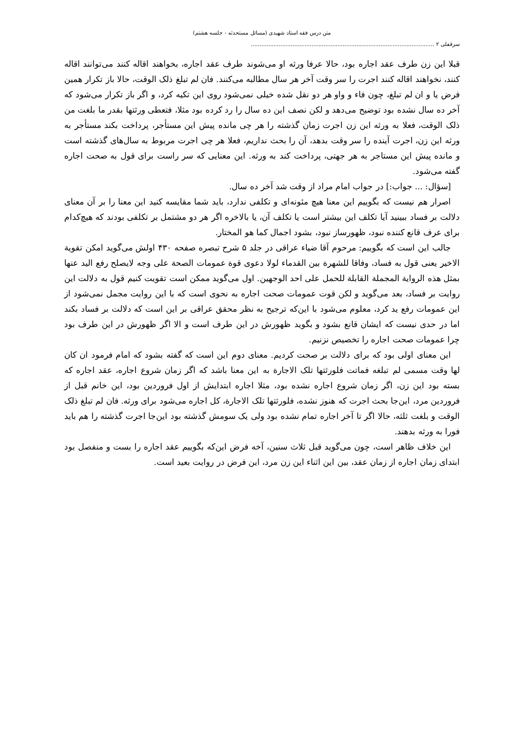متن درس فقه استاد شهیدی (مسائل مستحدثه - جلسه هشتم)
سرقفلی ۲ ..........................................................................................................
قبلا این زن طرف عقد اجاره بود، حالا عرفا ورثه او می‌شوند طرف عقد اجاره، بخواهند اقاله کنند می‌توانند اقاله کنند، نخواهند اقاله کنند اجرت را سر وقت آخر هر سال مطالبه می‌کنند. فان لم تبلغ ذلک الوقت، حالا باز تکرار همین فرض یا و ان لم تبلغ، چون فاء و واو هر دو نقل شده خیلی نمی‌شود روی این تکیه کرد، و اگر باز تکرار می‌شود که آخر ده سال نشده بود توضیح می‌دهد و لکن نصف این ده سال را رد کرده بود مثلا، فتعطی ورثتها بقدر ما بلغت من ذلک الوقت، فعلا به ورثه این زن اجرت زمان گذشته را هر چی مانده پیش این مستأجر، پرداخت بکند مستأجر به ورثه این زن، اجرت آینده را سر وقت بدهد، آن را بحث نداریم، فعلا هر چی اجرت مربوط به سال‌های گذشته است و مانده پیش این مستاجر به هر جهتی، پرداخت کند به ورثه. این معنایی که سر راست برای قول به صحت اجاره گفته می‌شود.
[سؤال: ... جواب:] در جواب امام مراد از وقت شد آخر ده سال.
اصرار هم نیست که بگوییم این معنا هیچ مئونه‌ای و تکلفی ندارد، باید شما مقایسه کنید این معنا را بر آن معنای دلالت بر فساد ببینید آیا تکلف این بیشتر است یا تکلف آن، یا بالاخره اگر هر دو مشتمل بر تکلفی بودند که هیچ‌کدام برای عرف قانع کننده نبود، ظهورساز نبود، بشود اجمال کما هو المختار.
جالب این است که بگوییم: مرحوم آقا ضیاء عراقی در جلد ۵ شرح تبصره صفحه ۴۳۰ اولش می‌گوید امکن تقویة الاخیر یعنی قول به فساد، وفاقا للشهرة بین القدماء لولا دعوی قوة عمومات الصحة علی وجه لایصلح رفع الید عنها بمثل هذه الروایة المجملة القابلة للحمل علی احد الوجهین. اول می‌گوید ممکن است تقویت کنیم قول به دلالت این روایت بر فساد، بعد می‌گوید و لکن قوت عمومات صحت اجاره به نحوی است که با این روایت مجمل نمی‌شود از این عمومات رفع ید کرد، معلوم می‌شود با این‌که ترجیح به نظر محقق عراقی بر این است که دلالت بر فساد بکند اما در حدی نیست که ایشان قانع بشود و بگوید ظهورش در این طرف است و الا اگر ظهورش در این طرف بود چرا عمومات صحت اجاره را تخصیص نزنیم.
این معنای اولی بود که برای دلالت بر صحت کردیم. معنای دوم این است که گفته بشود که امام فرمود ان کان لها وقت مسمی لم تبلغه فماتت فلورثتها تلک الاجارة به این معنا باشد که اگر زمان شروع اجاره، عقد اجاره که بسته بود این زن، اگر زمان شروع اجاره نشده بود، مثلا اجاره ابتدایش از اول فروردین بود، این خانم قبل از فروردین مرد، این‌جا بحث اجرت که هنوز نشده، فلورثتها تلک الاجارة، کل اجاره می‌شود برای ورثه. فان لم تبلغ ذلک الوقت و بلغت ثلثه، حالا اگر تا آخر اجاره تمام نشده بود ولی یک سومش گذشته بود این‌جا اجرت گذشته را هم باید فورا به ورثه بدهند.
این خلاف ظاهر است، چون می‌گوید قبل ثلاث سنین، آخه فرض این‌که بگوییم عقد اجاره را بست و منفصل بود ابتدای زمان اجاره از زمان عقد، بین این اثناء این زن مرد، این فرض در روایت بعید است.